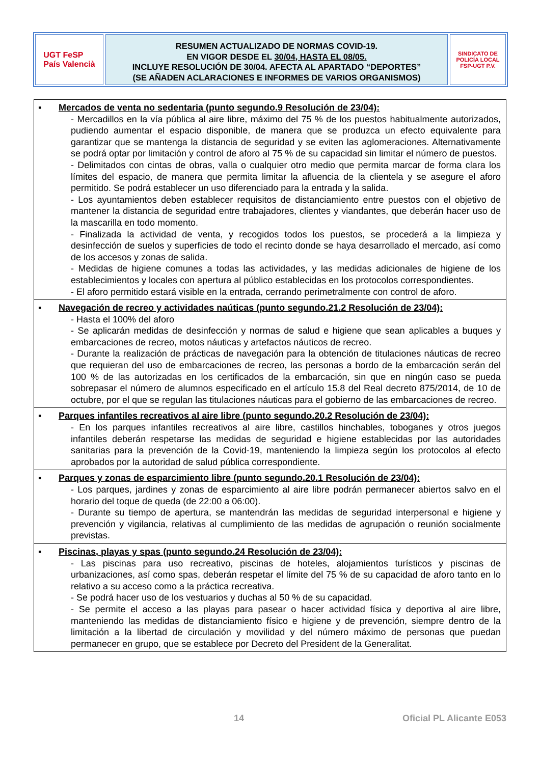UGT FeSP
País Valencià
RESUMEN ACTUALIZADO DE NORMAS COVID-19.
EN VIGOR DESDE EL 30/04, HASTA EL 08/05.
INCLUYE RESOLUCIÓN DE 30/04. AFECTA AL APARTADO “DEPORTES”
(SE AÑADEN ACLARACIONES E INFORMES DE VARIOS ORGANISMOS)
SINDICATO DE POLICÍA LOCAL
FSP-UGT P.V.
| ▪ Mercados de venta no sedentaria (punto segundo.9 Resolución de 23/04): - Mercadillos en la vía pública al aire libre, máximo del 75 % de los puestos habitualmente autorizados, pudiendo aumentar el espacio disponible, de manera que se produzca un efecto equivalente para garantizar que se mantenga la distancia de seguridad y se eviten las aglomeraciones. Alternativamente se podrá optar por limitación y control de aforo al 75 % de su capacidad sin limitar el número de puestos. - Delimitados con cintas de obras, valla o cualquier otro medio que permita marcar de forma clara los límites del espacio, de manera que permita limitar la afluencia de la clientela y se asegure el aforo permitido. Se podrá establecer un uso diferenciado para la entrada y la salida. - Los ayuntamientos deben establecer requisitos de distanciamiento entre puestos con el objetivo de mantener la distancia de seguridad entre trabajadores, clientes y viandantes, que deberán hacer uso de la mascarilla en todo momento. - Finalizada la actividad de venta, y recogidos todos los puestos, se procederá a la limpieza y desinfección de suelos y superficies de todo el recinto donde se haya desarrollado el mercado, así como de los accesos y zonas de salida. - Medidas de higiene comunes a todas las actividades, y las medidas adicionales de higiene de los establecimientos y locales con apertura al público establecidas en los protocolos correspondientes. - El aforo permitido estará visible en la entrada, cerrando perimetralmente con control de aforo. |
| ▪ Navegación de recreo y actividades naúticas (punto segundo.21.2 Resolución de 23/04): - Hasta el 100% del aforo - Se aplicarán medidas de desinfección y normas de salud e higiene que sean aplicables a buques y embarcaciones de recreo, motos náuticas y artefactos náuticos de recreo. - Durante la realización de prácticas de navegación para la obtención de titulaciones náuticas de recreo que requieran del uso de embarcaciones de recreo, las personas a bordo de la embarcación serán del 100 % de las autorizadas en los certificados de la embarcación, sin que en ningún caso se pueda sobrepasar el número de alumnos especificado en el artículo 15.8 del Real decreto 875/2014, de 10 de octubre, por el que se regulan las titulaciones náuticas para el gobierno de las embarcaciones de recreo. |
| ▪ Parques infantiles recreativos al aire libre (punto segundo.20.2 Resolución de 23/04): - En los parques infantiles recreativos al aire libre, castillos hinchables, toboganes y otros juegos infantiles deberán respetarse las medidas de seguridad e higiene establecidas por las autoridades sanitarias para la prevención de la Covid-19, manteniendo la limpieza según los protocolos al efecto aprobados por la autoridad de salud pública correspondiente. |
| ▪ Parques y zonas de esparcimiento libre (punto segundo.20.1 Resolución de 23/04): - Los parques, jardines y zonas de esparcimiento al aire libre podrán permanecer abiertos salvo en el horario del toque de queda (de 22:00 a 06:00). - Durante su tiempo de apertura, se mantendrán las medidas de seguridad interpersonal e higiene y prevención y vigilancia, relativas al cumplimiento de las medidas de agrupación o reunión socialmente previstas. |
| ▪ Piscinas, playas y spas (punto segundo.24 Resolución de 23/04): - Las piscinas para uso recreativo, piscinas de hoteles, alojamientos turísticos y piscinas de urbanizaciones, así como spas, deberán respetar el límite del 75 % de su capacidad de aforo tanto en lo relativo a su acceso como a la práctica recreativa. - Se podrá hacer uso de los vestuarios y duchas al 50 % de su capacidad. - Se permite el acceso a las playas para pasear o hacer actividad física y deportiva al aire libre, manteniendo las medidas de distanciamiento físico e higiene y de prevención, siempre dentro de la limitación a la libertad de circulación y movilidad y del número máximo de personas que puedan permanecer en grupo, que se establece por Decreto del President de la Generalitat. |
14 Oficial PL Alicante E053